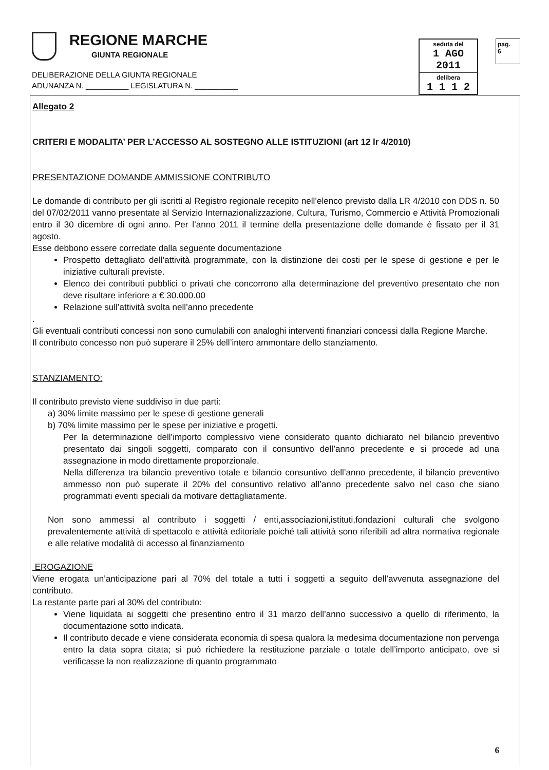REGIONE MARCHE
GIUNTA REGIONALE
DELIBERAZIONE DELLA GIUNTA REGIONALE
ADUNANZA N. __________ LEGISLATURA N. __________
seduta del
1 AGO 2011
delibera
1 1 1 2
pag.
6
Allegato 2
CRITERI E MODALITA’ PER L’ACCESSO AL SOSTEGNO ALLE ISTITUZIONI (art 12 lr 4/2010)
PRESENTAZIONE DOMANDE AMMISSIONE CONTRIBUTO
Le domande di contributo per gli iscritti al Registro regionale recepito nell’elenco previsto dalla LR 4/2010 con DDS n. 50 del 07/02/2011 vanno presentate al Servizio Internazionalizzazione, Cultura, Turismo, Commercio e Attività Promozionali entro il 30 dicembre di ogni anno. Per l’anno 2011 il termine della presentazione delle domande è fissato per il 31 agosto.
Esse debbono essere corredate dalla seguente documentazione
Prospetto dettagliato dell’attività programmate, con la distinzione dei costi per le spese di gestione e per le iniziative culturali previste.
Elenco dei contributi pubblici o privati che concorrono alla determinazione del preventivo presentato che non deve risultare inferiore a € 30.000.00
Relazione sull’attività svolta nell’anno precedente
.
Gli eventuali contributi concessi non sono cumulabili con analoghi interventi finanziari concessi dalla Regione Marche.
Il contributo concesso non può superare il 25% dell’intero ammontare dello stanziamento.
STANZIAMENTO:
Il contributo previsto viene suddiviso in due parti:
a) 30% limite massimo per le spese di gestione generali
b) 70% limite massimo per le spese per iniziative e progetti.
Per la determinazione dell’importo complessivo viene considerato quanto dichiarato nel bilancio preventivo presentato dai singoli soggetti, comparato con il consuntivo dell’anno precedente e si procede ad una assegnazione in modo direttamente proporzionale.
Nella differenza tra bilancio preventivo totale e bilancio consuntivo dell’anno precedente, il bilancio preventivo ammesso non può superate il 20% del consuntivo relativo all’anno precedente salvo nel caso che siano programmati eventi speciali da motivare dettagliatamente.
Non sono ammessi al contributo i soggetti / enti,associazioni,istituti,fondazioni culturali che svolgono prevalentemente attività di spettacolo e attività editoriale poiché tali attività sono riferibili ad altra normativa regionale e alle relative modalità di accesso al finanziamento
EROGAZIONE
Viene erogata un’anticipazione pari al 70% del totale a tutti i soggetti a seguito dell’avvenuta assegnazione del contributo.
La restante parte pari al 30% del contributo:
Viene liquidata ai soggetti che presentino entro il 31 marzo dell’anno successivo a quello di riferimento, la documentazione sotto indicata.
Il contributo decade e viene considerata economia di spesa qualora la medesima documentazione non pervenga entro la data sopra citata; si può richiedere la restituzione parziale o totale dell’importo anticipato, ove si verificasse la non realizzazione di quanto programmato
6